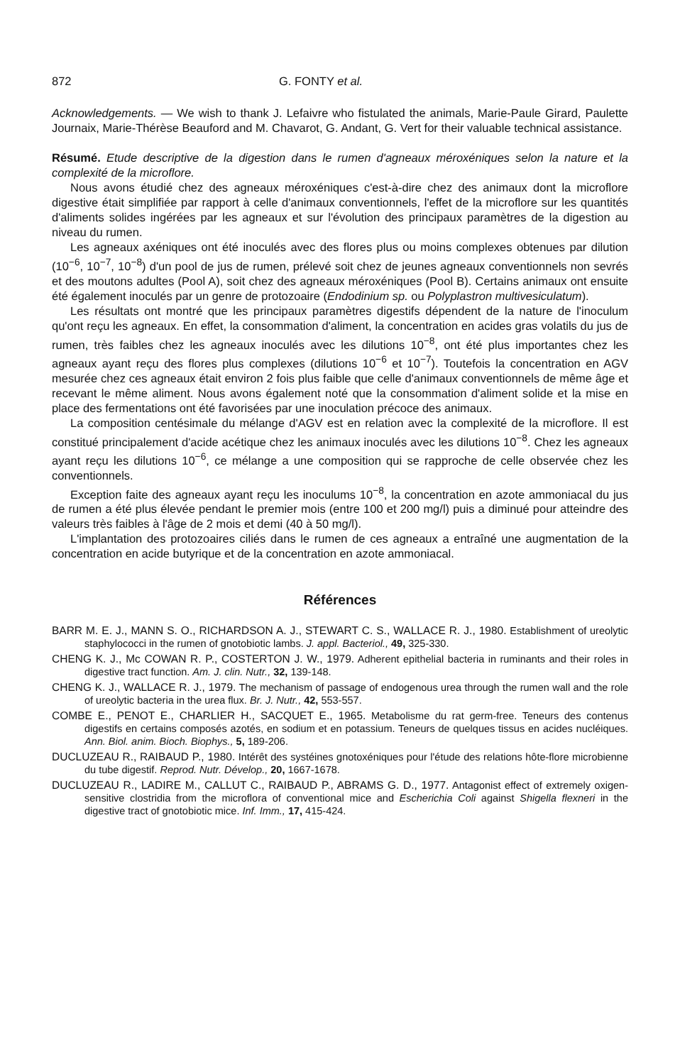872 G. FONTY et al.
Acknowledgements. — We wish to thank J. Lefaivre who fistulated the animals, Marie-Paule Girard, Paulette Journaix, Marie-Thérèse Beauford and M. Chavarot, G. Andant, G. Vert for their valuable technical assistance.
Résumé. Etude descriptive de la digestion dans le rumen d'agneaux méroxéniques selon la nature et la complexité de la microflore.
Nous avons étudié chez des agneaux méroxéniques c'est-à-dire chez des animaux dont la microflore digestive était simplifiée par rapport à celle d'animaux conventionnels, l'effet de la microflore sur les quantités d'aliments solides ingérées par les agneaux et sur l'évolution des principaux paramètres de la digestion au niveau du rumen.
Les agneaux axéniques ont été inoculés avec des flores plus ou moins complexes obtenues par dilution (10<sup>−6</sup>, 10<sup>−7</sup>, 10<sup>−8</sup>) d'un pool de jus de rumen, prélevé soit chez de jeunes agneaux conventionnels non sevrés et des moutons adultes (Pool A), soit chez des agneaux méroxéniques (Pool B). Certains animaux ont ensuite été également inoculés par un genre de protozoaire (Endodinium sp. ou Polyplastron multivesiculatum).
Les résultats ont montré que les principaux paramètres digestifs dépendent de la nature de l'inoculum qu'ont reçu les agneaux. En effet, la consommation d'aliment, la concentration en acides gras volatils du jus de rumen, très faibles chez les agneaux inoculés avec les dilutions 10<sup>−8</sup>, ont été plus importantes chez les agneaux ayant reçu des flores plus complexes (dilutions 10<sup>−6</sup> et 10<sup>−7</sup>). Toutefois la concentration en AGV mesurée chez ces agneaux était environ 2 fois plus faible que celle d'animaux conventionnels de même âge et recevant le même aliment. Nous avons également noté que la consommation d'aliment solide et la mise en place des fermentations ont été favorisées par une inoculation précoce des animaux.
La composition centésimale du mélange d'AGV est en relation avec la complexité de la microflore. Il est constitué principalement d'acide acétique chez les animaux inoculés avec les dilutions 10<sup>−8</sup>. Chez les agneaux ayant reçu les dilutions 10<sup>−6</sup>, ce mélange a une composition qui se rapproche de celle observée chez les conventionnels.
Exception faite des agneaux ayant reçu les inoculums 10<sup>−8</sup>, la concentration en azote ammoniacal du jus de rumen a été plus élevée pendant le premier mois (entre 100 et 200 mg/l) puis a diminué pour atteindre des valeurs très faibles à l'âge de 2 mois et demi (40 à 50 mg/l).
L'implantation des protozoaires ciliés dans le rumen de ces agneaux a entraîné une augmentation de la concentration en acide butyrique et de la concentration en azote ammoniacal.
Références
BARR M. E. J., MANN S. O., RICHARDSON A. J., STEWART C. S., WALLACE R. J., 1980. Establishment of ureolytic staphylococci in the rumen of gnotobiotic lambs. J. appl. Bacteriol., 49, 325-330.
CHENG K. J., Mc COWAN R. P., COSTERTON J. W., 1979. Adherent epithelial bacteria in ruminants and their roles in digestive tract function. Am. J. clin. Nutr., 32, 139-148.
CHENG K. J., WALLACE R. J., 1979. The mechanism of passage of endogenous urea through the rumen wall and the role of ureolytic bacteria in the urea flux. Br. J. Nutr., 42, 553-557.
COMBE E., PENOT E., CHARLIER H., SACQUET E., 1965. Metabolisme du rat germ-free. Teneurs des contenus digestifs en certains composés azotés, en sodium et en potassium. Teneurs de quelques tissus en acides nucléiques. Ann. Biol. anim. Bioch. Biophys., 5, 189-206.
DUCLUZEAU R., RAIBAUD P., 1980. Intérêt des systéines gnotoxéniques pour l'étude des relations hôte-flore microbienne du tube digestif. Reprod. Nutr. Dévelop., 20, 1667-1678.
DUCLUZEAU R., LADIRE M., CALLUT C., RAIBAUD P., ABRAMS G. D., 1977. Antagonist effect of extremely oxigen-sensitive clostridia from the microflora of conventional mice and Escherichia Coli against Shigella flexneri in the digestive tract of gnotobiotic mice. Inf. Imm., 17, 415-424.